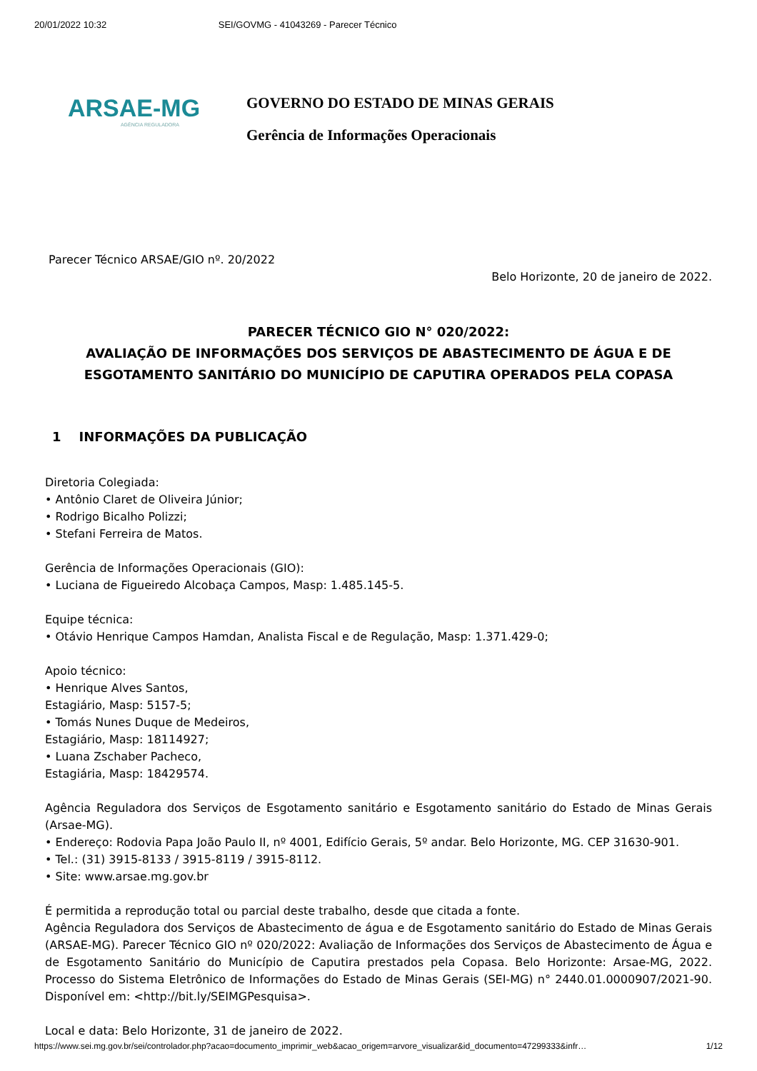20/01/2022 10:32 SEI/GOVMG - 41043269 - Parecer Técnico
ARSAE-MG
AGÊNCIA REGULADORA
GOVERNO DO ESTADO DE MINAS GERAIS
Gerência de Informações Operacionais
Parecer Técnico ARSAE/GIO nº. 20/2022
Belo Horizonte, 20 de janeiro de 2022.
PARECER TÉCNICO GIO N° 020/2022:
AVALIAÇÃO DE INFORMAÇÕES DOS SERVIÇOS DE ABASTECIMENTO DE ÁGUA E DE ESGOTAMENTO SANITÁRIO DO MUNICÍPIO DE CAPUTIRA OPERADOS PELA COPASA
1 INFORMAÇÕES DA PUBLICAÇÃO
Diretoria Colegiada:
• Antônio Claret de Oliveira Júnior;
• Rodrigo Bicalho Polizzi;
• Stefani Ferreira de Matos.
Gerência de Informações Operacionais (GIO):
• Luciana de Figueiredo Alcobaça Campos, Masp: 1.485.145-5.
Equipe técnica:
• Otávio Henrique Campos Hamdan, Analista Fiscal e de Regulação, Masp: 1.371.429-0;
Apoio técnico:
• Henrique Alves Santos,
Estagiário, Masp: 5157-5;
• Tomás Nunes Duque de Medeiros,
Estagiário, Masp: 18114927;
• Luana Zschaber Pacheco,
Estagiária, Masp: 18429574.
Agência Reguladora dos Serviços de Esgotamento sanitário e Esgotamento sanitário do Estado de Minas Gerais (Arsae-MG).
• Endereço: Rodovia Papa João Paulo II, nº 4001, Edifício Gerais, 5º andar. Belo Horizonte, MG. CEP 31630-901.
• Tel.: (31) 3915-8133 / 3915-8119 / 3915-8112.
• Site: www.arsae.mg.gov.br
É permitida a reprodução total ou parcial deste trabalho, desde que citada a fonte.
Agência Reguladora dos Serviços de Abastecimento de água e de Esgotamento sanitário do Estado de Minas Gerais (ARSAE-MG). Parecer Técnico GIO nº 020/2022: Avaliação de Informações dos Serviços de Abastecimento de Água e de Esgotamento Sanitário do Município de Caputira prestados pela Copasa. Belo Horizonte: Arsae-MG, 2022. Processo do Sistema Eletrônico de Informações do Estado de Minas Gerais (SEI-MG) n° 2440.01.0000907/2021-90. Disponível em: <http://bit.ly/SEIMGPesquisa>.
Local e data: Belo Horizonte, 31 de janeiro de 2022.
https://www.sei.mg.gov.br/sei/controlador.php?acao=documento_imprimir_web&acao_origem=arvore_visualizar&id_documento=47299333&infr… 1/12